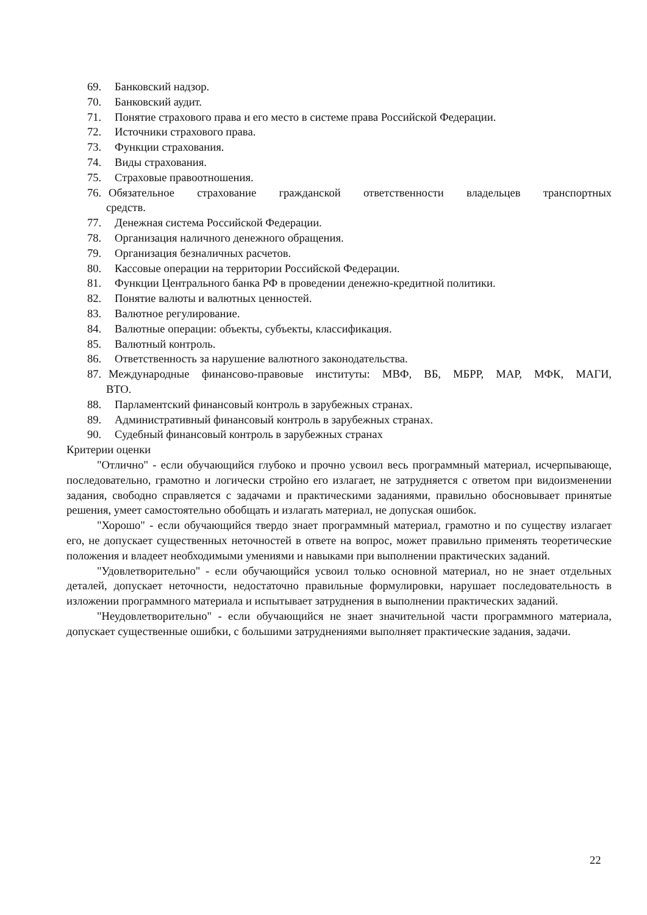69. Банковский надзор.
70. Банковский аудит.
71. Понятие страхового права и его место в системе права Российской Федерации.
72. Источники страхового права.
73. Функции страхования.
74. Виды страхования.
75. Страховые правоотношения.
76. Обязательное страхование гражданской ответственности владельцев транспортных
средств.
77. Денежная система Российской Федерации.
78. Организация наличного денежного обращения.
79. Организация безналичных расчетов.
80. Кассовые операции на территории Российской Федерации.
81. Функции Центрального банка РФ в проведении денежно-кредитной политики.
82. Понятие валюты и валютных ценностей.
83. Валютное регулирование.
84. Валютные операции: объекты, субъекты, классификация.
85. Валютный контроль.
86. Ответственность за нарушение валютного законодательства.
87. Международные финансово-правовые институты: МВФ, ВБ, МБРР, МАР, МФК, МАГИ,
ВТО.
88. Парламентский финансовый контроль в зарубежных странах.
89. Административный финансовый контроль в зарубежных странах.
90. Судебный финансовый контроль в зарубежных странах
Критерии оценки
"Отлично" - если обучающийся глубоко и прочно усвоил весь программный материал, исчерпывающе, последовательно, грамотно и логически стройно его излагает, не затрудняется с ответом при видоизменении задания, свободно справляется с задачами и практическими заданиями, правильно обосновывает принятые решения, умеет самостоятельно обобщать и излагать материал, не допуская ошибок.
"Хорошо" - если обучающийся твердо знает программный материал, грамотно и по существу излагает его, не допускает существенных неточностей в ответе на вопрос, может правильно применять теоретические положения и владеет необходимыми умениями и навыками при выполнении практических заданий.
"Удовлетворительно" - если обучающийся усвоил только основной материал, но не знает отдельных деталей, допускает неточности, недостаточно правильные формулировки, нарушает последовательность в изложении программного материала и испытывает затруднения в выполнении практических заданий.
"Неудовлетворительно" - если обучающийся не знает значительной части программного материала, допускает существенные ошибки, с большими затруднениями выполняет практические задания, задачи.
22